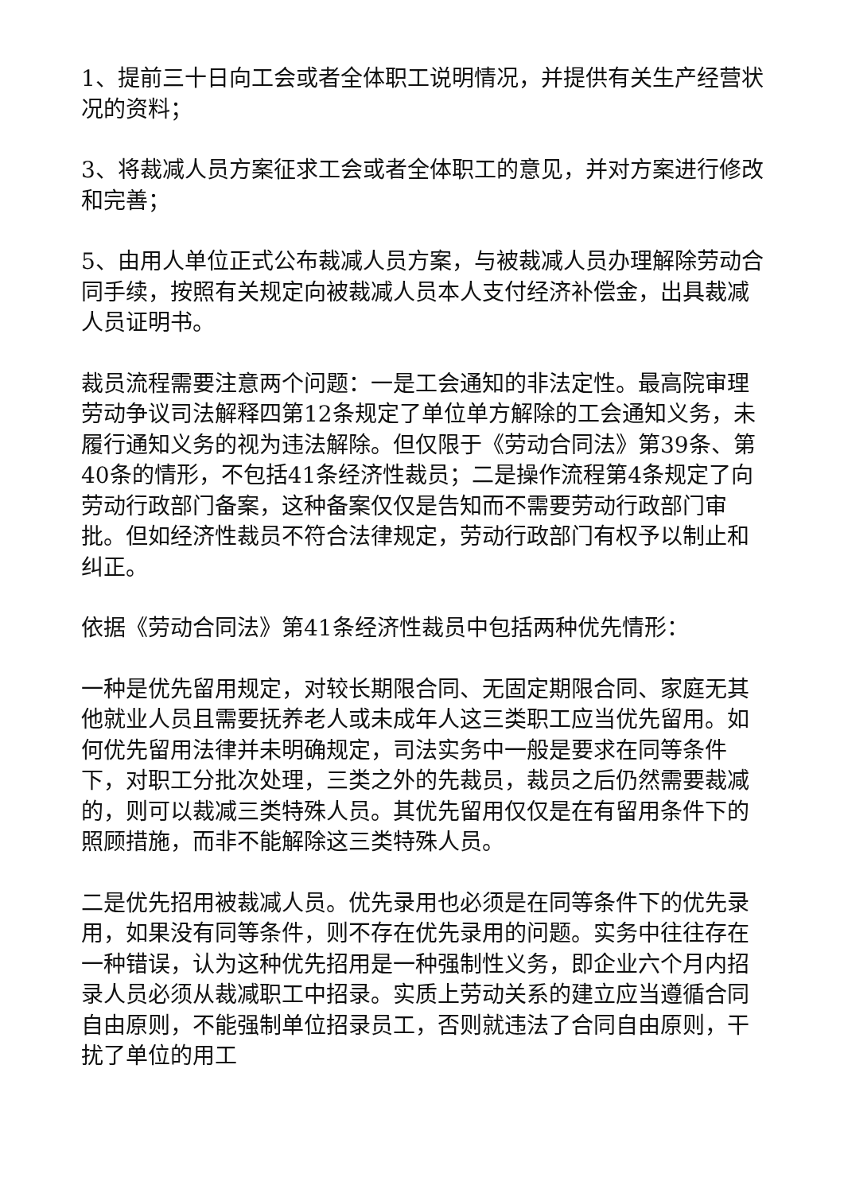1、提前三十日向工会或者全体职工说明情况，并提供有关生产经营状况的资料；
3、将裁减人员方案征求工会或者全体职工的意见，并对方案进行修改和完善；
5、由用人单位正式公布裁减人员方案，与被裁减人员办理解除劳动合同手续，按照有关规定向被裁减人员本人支付经济补偿金，出具裁减人员证明书。
裁员流程需要注意两个问题：一是工会通知的非法定性。最高院审理劳动争议司法解释四第12条规定了单位单方解除的工会通知义务，未履行通知义务的视为违法解除。但仅限于《劳动合同法》第39条、第40条的情形，不包括41条经济性裁员；二是操作流程第4条规定了向劳动行政部门备案，这种备案仅仅是告知而不需要劳动行政部门审批。但如经济性裁员不符合法律规定，劳动行政部门有权予以制止和纠正。
依据《劳动合同法》第41条经济性裁员中包括两种优先情形：
一种是优先留用规定，对较长期限合同、无固定期限合同、家庭无其他就业人员且需要抚养老人或未成年人这三类职工应当优先留用。如何优先留用法律并未明确规定，司法实务中一般是要求在同等条件下，对职工分批次处理，三类之外的先裁员，裁员之后仍然需要裁减的，则可以裁减三类特殊人员。其优先留用仅仅是在有留用条件下的照顾措施，而非不能解除这三类特殊人员。
二是优先招用被裁减人员。优先录用也必须是在同等条件下的优先录用，如果没有同等条件，则不存在优先录用的问题。实务中往往存在一种错误，认为这种优先招用是一种强制性义务，即企业六个月内招录人员必须从裁减职工中招录。实质上劳动关系的建立应当遵循合同自由原则，不能强制单位招录员工，否则就违法了合同自由原则，干扰了单位的用工